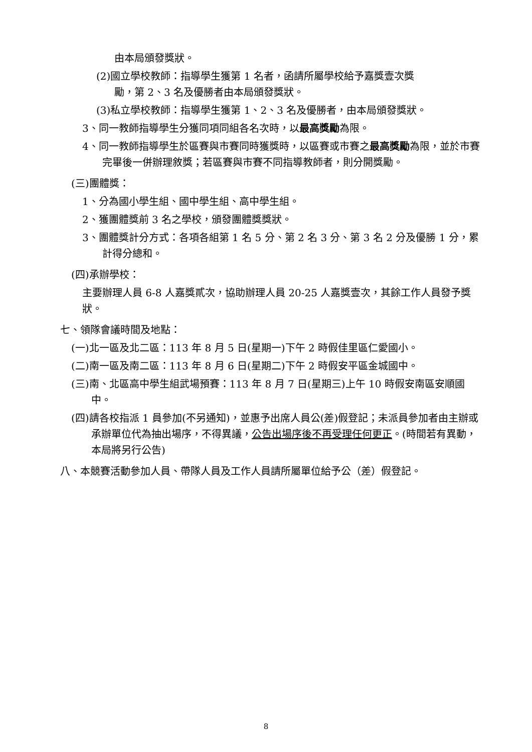由本局頒發獎狀。
(2)國立學校教師：指導學生獲第 1 名者，函請所屬學校給予嘉獎壹次獎
勵，第 2、3 名及優勝者由本局頒發獎狀。
(3)私立學校教師：指導學生獲第 1、2、3 名及優勝者，由本局頒發獎狀。
3、同一教師指導學生分獲同項同組各名次時，以最高獎勵為限。
4、同一教師指導學生於區賽與市賽同時獲獎時，以區賽或市賽之最高獎勵為限，並於市賽完畢後一併辦理敘獎；若區賽與市賽不同指導教師者，則分開獎勵。
(三)團體獎：
1、分為國小學生組、國中學生組、高中學生組。
2、獲團體獎前 3 名之學校，頒發團體獎獎狀。
3、團體獎計分方式：各項各組第 1 名 5 分、第 2 名 3 分、第 3 名 2 分及優勝 1 分，累計得分總和。
(四)承辦學校：
主要辦理人員 6-8 人嘉獎貳次，協助辦理人員 20-25 人嘉獎壹次，其餘工作人員發予獎狀。
七、領隊會議時間及地點：
(一)北一區及北二區：113 年 8 月 5 日(星期一)下午 2 時假佳里區仁愛國小。
(二)南一區及南二區：113 年 8 月 6 日(星期二)下午 2 時假安平區金城國中。
(三)南、北區高中學生組武場預賽：113 年 8 月 7 日(星期三)上午 10 時假安南區安順國中。
(四)請各校指派 1 員參加(不另通知)，並惠予出席人員公(差)假登記；未派員參加者由主辦或承辦單位代為抽出場序，不得異議，公告出場序後不再受理任何更正。(時間若有異動，本局將另行公告)
八、本競賽活動參加人員、帶隊人員及工作人員請所屬單位給予公（差）假登記。
8